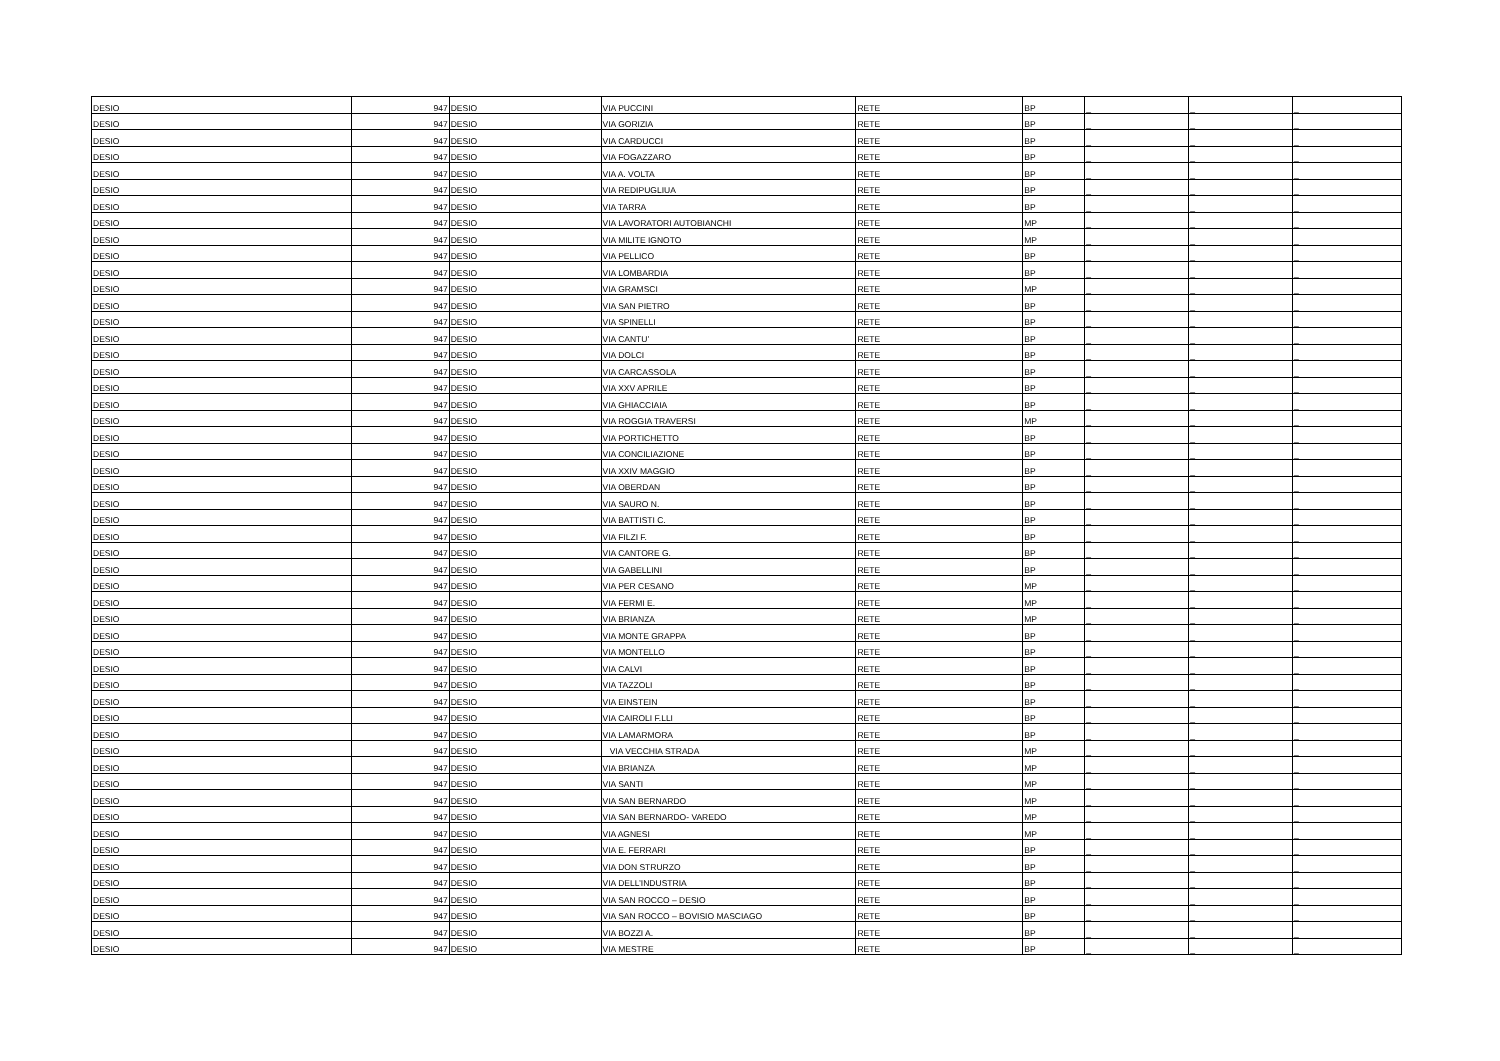| DESIO | 947 | DESIO | VIA PUCCINI | RETE | BP | _ | _ | _ |
| DESIO | 947 | DESIO | VIA GORIZIA | RETE | BP | _ | _ | _ |
| DESIO | 947 | DESIO | VIA CARDUCCI | RETE | BP | _ | _ | _ |
| DESIO | 947 | DESIO | VIA FOGAZZARO | RETE | BP | _ | _ | _ |
| DESIO | 947 | DESIO | VIA A. VOLTA | RETE | BP | _ | _ | _ |
| DESIO | 947 | DESIO | VIA REDIPUGLIUA | RETE | BP | _ | _ | _ |
| DESIO | 947 | DESIO | VIA TARRA | RETE | BP | _ | _ | _ |
| DESIO | 947 | DESIO | VIA LAVORATORI AUTOBIANCHI | RETE | MP | _ | _ | _ |
| DESIO | 947 | DESIO | VIA MILITE IGNOTO | RETE | MP | _ | _ | _ |
| DESIO | 947 | DESIO | VIA PELLICO | RETE | BP | _ | _ | _ |
| DESIO | 947 | DESIO | VIA LOMBARDIA | RETE | BP | _ | _ | _ |
| DESIO | 947 | DESIO | VIA GRAMSCI | RETE | MP | _ | _ | _ |
| DESIO | 947 | DESIO | VIA SAN PIETRO | RETE | BP | _ | _ | _ |
| DESIO | 947 | DESIO | VIA SPINELLI | RETE | BP | _ | _ | _ |
| DESIO | 947 | DESIO | VIA CANTU’ | RETE | BP | _ | _ | _ |
| DESIO | 947 | DESIO | VIA DOLCI | RETE | BP | _ | _ | _ |
| DESIO | 947 | DESIO | VIA CARCASSOLA | RETE | BP | _ | _ | _ |
| DESIO | 947 | DESIO | VIA XXV APRILE | RETE | BP | _ | _ | _ |
| DESIO | 947 | DESIO | VIA GHIACCIAIA | RETE | BP | _ | _ | _ |
| DESIO | 947 | DESIO | VIA ROGGIA TRAVERSI | RETE | MP | _ | _ | _ |
| DESIO | 947 | DESIO | VIA PORTICHETTO | RETE | BP | _ | _ | _ |
| DESIO | 947 | DESIO | VIA CONCILIAZIONE | RETE | BP | _ | _ | _ |
| DESIO | 947 | DESIO | VIA XXIV MAGGIO | RETE | BP | _ | _ | _ |
| DESIO | 947 | DESIO | VIA OBERDAN | RETE | BP | _ | _ | _ |
| DESIO | 947 | DESIO | VIA SAURO N. | RETE | BP | _ | _ | _ |
| DESIO | 947 | DESIO | VIA BATTISTI C. | RETE | BP | _ | _ | _ |
| DESIO | 947 | DESIO | VIA FILZI F. | RETE | BP | _ | _ | _ |
| DESIO | 947 | DESIO | VIA CANTORE G. | RETE | BP | _ | _ | _ |
| DESIO | 947 | DESIO | VIA GABELLINI | RETE | BP | _ | _ | _ |
| DESIO | 947 | DESIO | VIA PER CESANO | RETE | MP | _ | _ | _ |
| DESIO | 947 | DESIO | VIA FERMI E. | RETE | MP | _ | _ | _ |
| DESIO | 947 | DESIO | VIA BRIANZA | RETE | MP | _ | _ | _ |
| DESIO | 947 | DESIO | VIA MONTE GRAPPA | RETE | BP | _ | _ | _ |
| DESIO | 947 | DESIO | VIA MONTELLO | RETE | BP | _ | _ | _ |
| DESIO | 947 | DESIO | VIA CALVI | RETE | BP | _ | _ | _ |
| DESIO | 947 | DESIO | VIA TAZZOLI | RETE | BP | _ | _ | _ |
| DESIO | 947 | DESIO | VIA EINSTEIN | RETE | BP | _ | _ | _ |
| DESIO | 947 | DESIO | VIA CAIROLI F.LLI | RETE | BP | _ | _ | _ |
| DESIO | 947 | DESIO | VIA LAMARMORA | RETE | BP | _ | _ | _ |
| DESIO | 947 | DESIO | VIA VECCHIA STRADA | RETE | MP | _ | _ | _ |
| DESIO | 947 | DESIO | VIA BRIANZA | RETE | MP | _ | _ | _ |
| DESIO | 947 | DESIO | VIA SANTI | RETE | MP | _ | _ | _ |
| DESIO | 947 | DESIO | VIA SAN BERNARDO | RETE | MP | _ | _ | _ |
| DESIO | 947 | DESIO | VIA SAN BERNARDO- VAREDO | RETE | MP | _ | _ | _ |
| DESIO | 947 | DESIO | VIA AGNESI | RETE | MP | _ | _ | _ |
| DESIO | 947 | DESIO | VIA E. FERRARI | RETE | BP | _ | _ | _ |
| DESIO | 947 | DESIO | VIA DON STRURZO | RETE | BP | _ | _ | _ |
| DESIO | 947 | DESIO | VIA DELL’INDUSTRIA | RETE | BP | _ | _ | _ |
| DESIO | 947 | DESIO | VIA SAN ROCCO – DESIO | RETE | BP | _ | _ | _ |
| DESIO | 947 | DESIO | VIA SAN ROCCO – BOVISIO MASCIAGO | RETE | BP | _ | _ | _ |
| DESIO | 947 | DESIO | VIA BOZZI A. | RETE | BP | _ | _ | _ |
| DESIO | 947 | DESIO | VIA MESTRE | RETE | BP | _ | _ | _ |